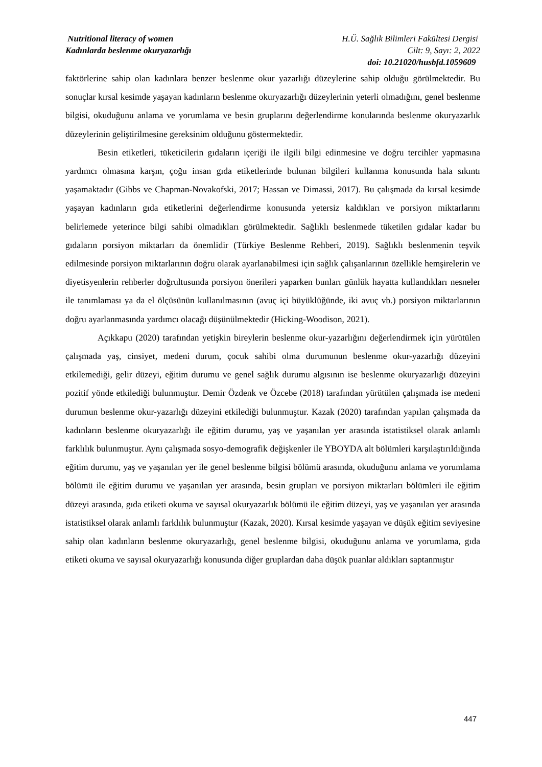Nutritional literacy of women H.Ü. Sağlık Bilimleri Fakültesi Dergisi
Kadınlarda beslenme okuryazarlığı Cilt: 9, Sayı: 2, 2022
doi: 10.21020/husbfd.1059609
faktörlerine sahip olan kadınlara benzer beslenme okur yazarlığı düzeylerine sahip olduğu görülmektedir. Bu sonuçlar kırsal kesimde yaşayan kadınların beslenme okuryazarlığı düzeylerinin yeterli olmadığını, genel beslenme bilgisi, okuduğunu anlama ve yorumlama ve besin gruplarını değerlendirme konularında beslenme okuryazarlık düzeylerinin geliştirilmesine gereksinim olduğunu göstermektedir.
Besin etiketleri, tüketicilerin gıdaların içeriği ile ilgili bilgi edinmesine ve doğru tercihler yapmasına yardımcı olmasına karşın, çoğu insan gıda etiketlerinde bulunan bilgileri kullanma konusunda hala sıkıntı yaşamaktadır (Gibbs ve Chapman-Novakofski, 2017; Hassan ve Dimassi, 2017). Bu çalışmada da kırsal kesimde yaşayan kadınların gıda etiketlerini değerlendirme konusunda yetersiz kaldıkları ve porsiyon miktarlarını belirlemede yeterince bilgi sahibi olmadıkları görülmektedir. Sağlıklı beslenmede tüketilen gıdalar kadar bu gıdaların porsiyon miktarları da önemlidir (Türkiye Beslenme Rehberi, 2019). Sağlıklı beslenmenin teşvik edilmesinde porsiyon miktarlarının doğru olarak ayarlanabilmesi için sağlık çalışanlarının özellikle hemşirelerin ve diyetisyenlerin rehberler doğrultusunda porsiyon önerileri yaparken bunları günlük hayatta kullandıkları nesneler ile tanımlaması ya da el ölçüsünün kullanılmasının (avuç içi büyüklüğünde, iki avuç vb.) porsiyon miktarlarının doğru ayarlanmasında yardımcı olacağı düşünülmektedir (Hicking-Woodison, 2021).
Açıkkapu (2020) tarafından yetişkin bireylerin beslenme okur-yazarlığını değerlendirmek için yürütülen çalışmada yaş, cinsiyet, medeni durum, çocuk sahibi olma durumunun beslenme okur-yazarlığı düzeyini etkilemediği, gelir düzeyi, eğitim durumu ve genel sağlık durumu algısının ise beslenme okuryazarlığı düzeyini pozitif yönde etkilediği bulunmuştur. Demir Özdenk ve Özcebe (2018) tarafından yürütülen çalışmada ise medeni durumun beslenme okur-yazarlığı düzeyini etkilediği bulunmuştur. Kazak (2020) tarafından yapılan çalışmada da kadınların beslenme okuryazarlığı ile eğitim durumu, yaş ve yaşanılan yer arasında istatistiksel olarak anlamlı farklılık bulunmuştur. Aynı çalışmada sosyo-demografik değişkenler ile YBOYDA alt bölümleri karşılaştırıldığında eğitim durumu, yaş ve yaşanılan yer ile genel beslenme bilgisi bölümü arasında, okuduğunu anlama ve yorumlama bölümü ile eğitim durumu ve yaşanılan yer arasında, besin grupları ve porsiyon miktarları bölümleri ile eğitim düzeyi arasında, gıda etiketi okuma ve sayısal okuryazarlık bölümü ile eğitim düzeyi, yaş ve yaşanılan yer arasında istatistiksel olarak anlamlı farklılık bulunmuştur (Kazak, 2020). Kırsal kesimde yaşayan ve düşük eğitim seviyesine sahip olan kadınların beslenme okuryazarlığı, genel beslenme bilgisi, okuduğunu anlama ve yorumlama, gıda etiketi okuma ve sayısal okuryazarlığı konusunda diğer gruplardan daha düşük puanlar aldıkları saptanmıştır
447